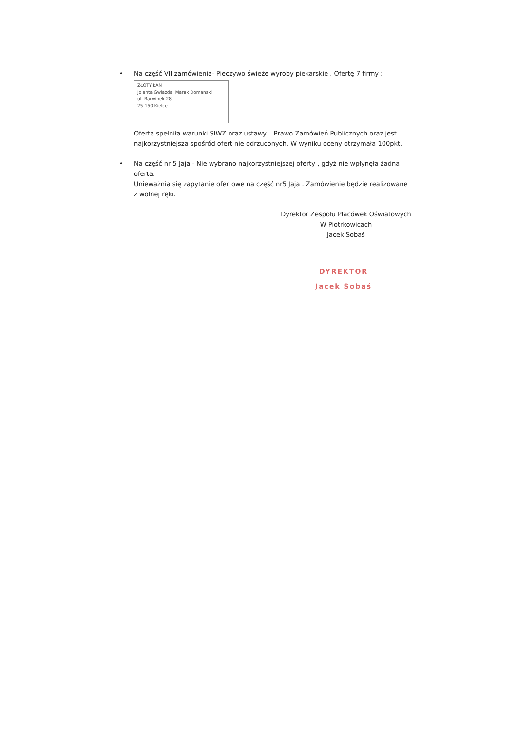• Na część VII zamówienia- Pieczywo świeże wyroby piekarskie . Ofertę 7 firmy :
ZŁOTY ŁAN
Jolanta Gwiazda, Marek Domanski
ul. Barwinek 28
25-150 Kielce
Oferta spełniła warunki SIWZ oraz ustawy – Prawo Zamówień Publicznych oraz jest najkorzystniejsza spośród ofert nie odrzuconych. W wyniku oceny otrzymała 100pkt.
• Na część nr 5 Jaja - Nie wybrano najkorzystniejszej oferty , gdyż nie wpłynęła żadna oferta.
Unieważnia się zapytanie ofertowe na część nr5 Jaja . Zamówienie będzie realizowane z wolnej ręki.
Dyrektor Zespołu Placówek Oświatowych
W Piotrkowicach
Jacek Sobaś
DYREKTOR
Jacek Sobaś